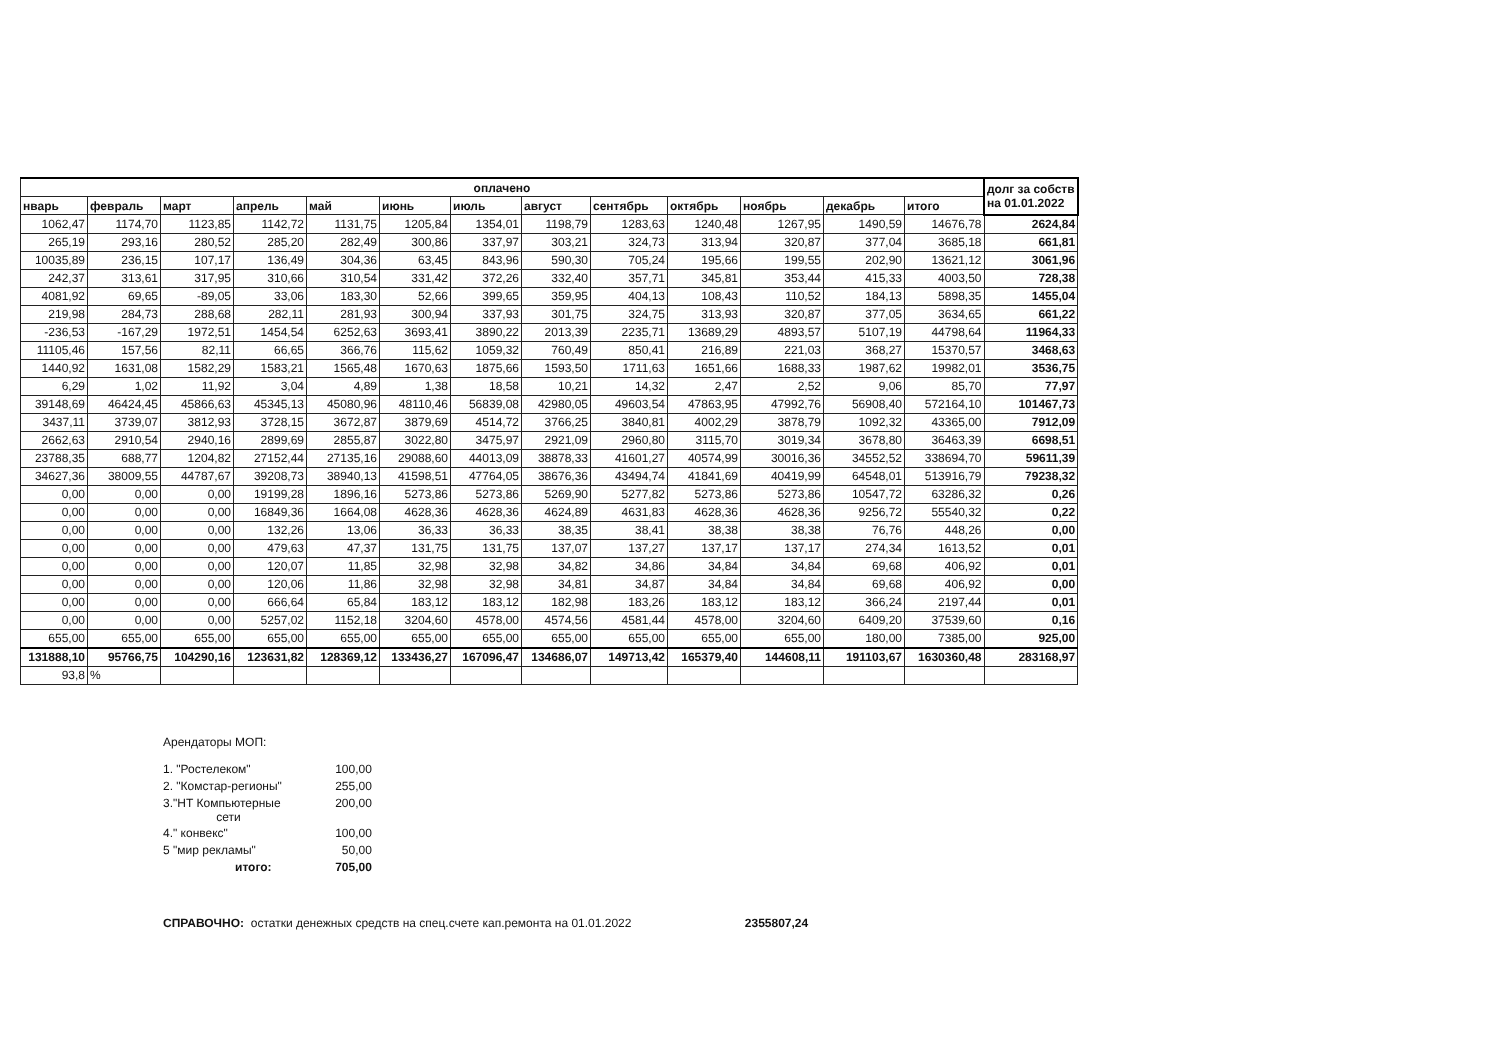| оплачено | | | | | | | | | | | | | долг за собств на 01.01.2022 |
| --- | --- | --- | --- | --- | --- | --- | --- | --- | --- | --- | --- | --- | --- |
| нварь | февраль | март | апрель | май | июнь | июль | август | сентябрь | октябрь | ноябрь | декабрь | итого | |
| 1062,47 | 1174,70 | 1123,85 | 1142,72 | 1131,75 | 1205,84 | 1354,01 | 1198,79 | 1283,63 | 1240,48 | 1267,95 | 1490,59 | 14676,78 | 2624,84 |
| 265,19 | 293,16 | 280,52 | 285,20 | 282,49 | 300,86 | 337,97 | 303,21 | 324,73 | 313,94 | 320,87 | 377,04 | 3685,18 | 661,81 |
| 10035,89 | 236,15 | 107,17 | 136,49 | 304,36 | 63,45 | 843,96 | 590,30 | 705,24 | 195,66 | 199,55 | 202,90 | 13621,12 | 3061,96 |
| 242,37 | 313,61 | 317,95 | 310,66 | 310,54 | 331,42 | 372,26 | 332,40 | 357,71 | 345,81 | 353,44 | 415,33 | 4003,50 | 728,38 |
| 4081,92 | 69,65 | -89,05 | 33,06 | 183,30 | 52,66 | 399,65 | 359,95 | 404,13 | 108,43 | 110,52 | 184,13 | 5898,35 | 1455,04 |
| 219,98 | 284,73 | 288,68 | 282,11 | 281,93 | 300,94 | 337,93 | 301,75 | 324,75 | 313,93 | 320,87 | 377,05 | 3634,65 | 661,22 |
| -236,53 | -167,29 | 1972,51 | 1454,54 | 6252,63 | 3693,41 | 3890,22 | 2013,39 | 2235,71 | 13689,29 | 4893,57 | 5107,19 | 44798,64 | 11964,33 |
| 11105,46 | 157,56 | 82,11 | 66,65 | 366,76 | 115,62 | 1059,32 | 760,49 | 850,41 | 216,89 | 221,03 | 368,27 | 15370,57 | 3468,63 |
| 1440,92 | 1631,08 | 1582,29 | 1583,21 | 1565,48 | 1670,63 | 1875,66 | 1593,50 | 1711,63 | 1651,66 | 1688,33 | 1987,62 | 19982,01 | 3536,75 |
| 6,29 | 1,02 | 11,92 | 3,04 | 4,89 | 1,38 | 18,58 | 10,21 | 14,32 | 2,47 | 2,52 | 9,06 | 85,70 | 77,97 |
| 39148,69 | 46424,45 | 45866,63 | 45345,13 | 45080,96 | 48110,46 | 56839,08 | 42980,05 | 49603,54 | 47863,95 | 47992,76 | 56908,40 | 572164,10 | 101467,73 |
| 3437,11 | 3739,07 | 3812,93 | 3728,15 | 3672,87 | 3879,69 | 4514,72 | 3766,25 | 3840,81 | 4002,29 | 3878,79 | 1092,32 | 43365,00 | 7912,09 |
| 2662,63 | 2910,54 | 2940,16 | 2899,69 | 2855,87 | 3022,80 | 3475,97 | 2921,09 | 2960,80 | 3115,70 | 3019,34 | 3678,80 | 36463,39 | 6698,51 |
| 23788,35 | 688,77 | 1204,82 | 27152,44 | 27135,16 | 29088,60 | 44013,09 | 38878,33 | 41601,27 | 40574,99 | 30016,36 | 34552,52 | 338694,70 | 59611,39 |
| 34627,36 | 38009,55 | 44787,67 | 39208,73 | 38940,13 | 41598,51 | 47764,05 | 38676,36 | 43494,74 | 41841,69 | 40419,99 | 64548,01 | 513916,79 | 79238,32 |
| 0,00 | 0,00 | 0,00 | 19199,28 | 1896,16 | 5273,86 | 5273,86 | 5269,90 | 5277,82 | 5273,86 | 5273,86 | 10547,72 | 63286,32 | 0,26 |
| 0,00 | 0,00 | 0,00 | 16849,36 | 1664,08 | 4628,36 | 4628,36 | 4624,89 | 4631,83 | 4628,36 | 4628,36 | 9256,72 | 55540,32 | 0,22 |
| 0,00 | 0,00 | 0,00 | 132,26 | 13,06 | 36,33 | 36,33 | 38,35 | 38,41 | 38,38 | 38,38 | 76,76 | 448,26 | 0,00 |
| 0,00 | 0,00 | 0,00 | 479,63 | 47,37 | 131,75 | 131,75 | 137,07 | 137,27 | 137,17 | 137,17 | 274,34 | 1613,52 | 0,01 |
| 0,00 | 0,00 | 0,00 | 120,07 | 11,85 | 32,98 | 32,98 | 34,82 | 34,86 | 34,84 | 34,84 | 69,68 | 406,92 | 0,01 |
| 0,00 | 0,00 | 0,00 | 120,06 | 11,86 | 32,98 | 32,98 | 34,81 | 34,87 | 34,84 | 34,84 | 69,68 | 406,92 | 0,00 |
| 0,00 | 0,00 | 0,00 | 666,64 | 65,84 | 183,12 | 183,12 | 182,98 | 183,26 | 183,12 | 183,12 | 366,24 | 2197,44 | 0,01 |
| 0,00 | 0,00 | 0,00 | 5257,02 | 1152,18 | 3204,60 | 4578,00 | 4574,56 | 4581,44 | 4578,00 | 3204,60 | 6409,20 | 37539,60 | 0,16 |
| 655,00 | 655,00 | 655,00 | 655,00 | 655,00 | 655,00 | 655,00 | 655,00 | 655,00 | 655,00 | 655,00 | 180,00 | 7385,00 | 925,00 |
| 131888,10 | 95766,75 | 104290,16 | 123631,82 | 128369,12 | 133436,27 | 167096,47 | 134686,07 | 149713,42 | 165379,40 | 144608,11 | 191103,67 | 1630360,48 | 283168,97 |
| 93,8 | % | | | | | | | | | | | | |
Арендаторы МОП:
| 1. "Ростелеком" | 100,00 |
| 2. "Комстар-регионы" | 255,00 |
| 3."НТ Компьютерные сети | 200,00 |
| 4." конвекс" | 100,00 |
| 5 "мир рекламы" | 50,00 |
| итого: | 705,00 |
СПРАВОЧНО: остатки денежных средств на спец.счете кап.ремонта на 01.01.2022 2355807,24